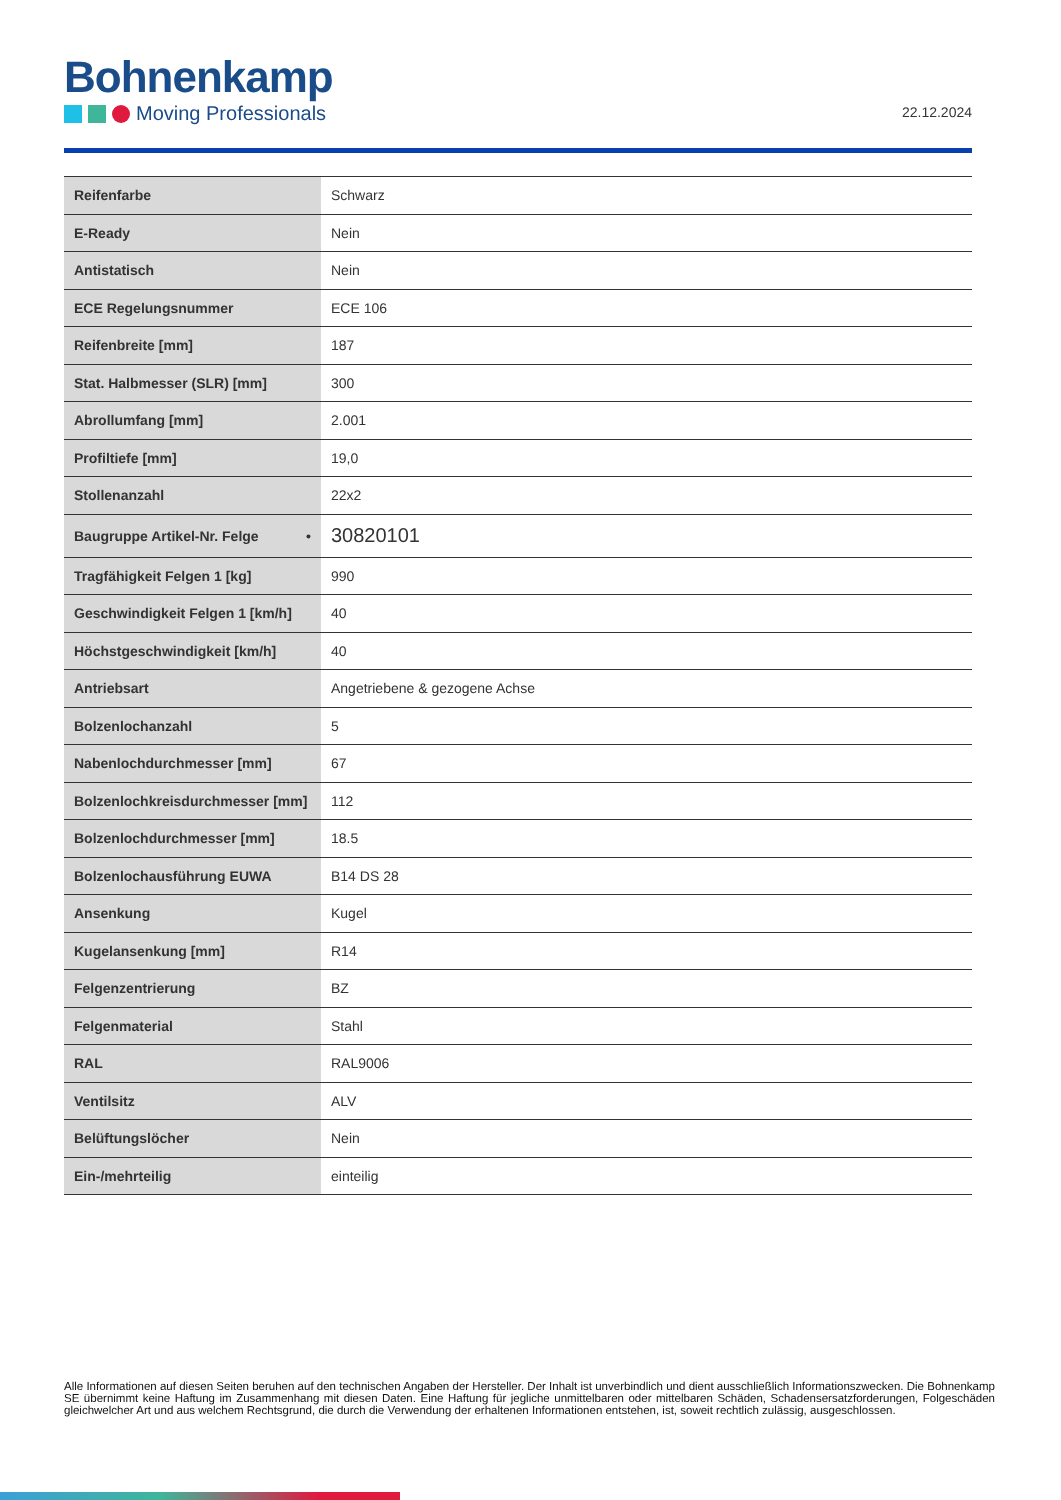Bohnenkamp
Moving Professionals
22.12.2024
| Reifenfarbe | Schwarz |
| E-Ready | Nein |
| Antistatisch | Nein |
| ECE Regelungsnummer | ECE 106 |
| Reifenbreite [mm] | 187 |
| Stat. Halbmesser (SLR) [mm] | 300 |
| Abrollumfang [mm] | 2.001 |
| Profiltiefe [mm] | 19,0 |
| Stollenanzahl | 22x2 |
| Baugruppe Artikel-Nr. Felge • | 30820101 |
| Tragfähigkeit Felgen 1 [kg] | 990 |
| Geschwindigkeit Felgen 1 [km/h] | 40 |
| Höchstgeschwindigkeit [km/h] | 40 |
| Antriebsart | Angetriebene & gezogene Achse |
| Bolzenlochanzahl | 5 |
| Nabenlochdurchmesser [mm] | 67 |
| Bolzenlochkreisdurchmesser [mm] | 112 |
| Bolzenlochdurchmesser [mm] | 18.5 |
| Bolzenlochausführung EUWA | B14 DS 28 |
| Ansenkung | Kugel |
| Kugelansenkung [mm] | R14 |
| Felgenzentrierung | BZ |
| Felgenmaterial | Stahl |
| RAL | RAL9006 |
| Ventilsitz | ALV |
| Belüftungslöcher | Nein |
| Ein-/mehrteilig | einteilig |
Alle Informationen auf diesen Seiten beruhen auf den technischen Angaben der Hersteller. Der Inhalt ist unverbindlich und dient ausschließlich Informationszwecken. Die Bohnenkamp SE übernimmt keine Haftung im Zusammenhang mit diesen Daten. Eine Haftung für jegliche unmittelbaren oder mittelbaren Schäden, Schadensersatzforderungen, Folgeschäden gleichwelcher Art und aus welchem Rechtsgrund, die durch die Verwendung der erhaltenen Informationen entstehen, ist, soweit rechtlich zulässig, ausgeschlossen.